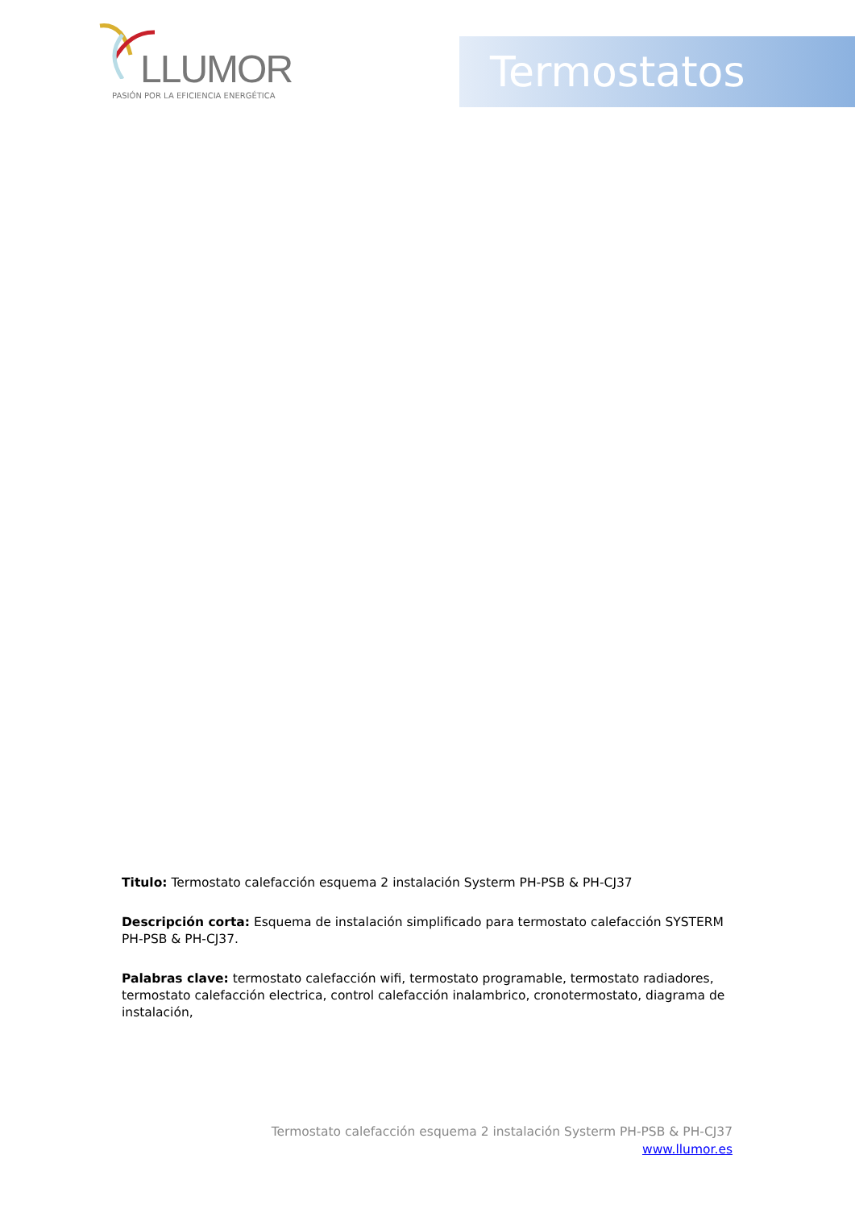LLUMOR
PASIÓN POR LA EFICIENCIA ENERGÉTICA
Termostatos
Titulo: Termostato calefacción esquema 2 instalación Systerm PH-PSB & PH-CJ37
Descripción corta: Esquema de instalación simplificado para termostato calefacción SYSTERM PH-PSB & PH-CJ37.
Palabras clave: termostato calefacción wifi, termostato programable, termostato radiadores, termostato calefacción electrica, control calefacción inalambrico, cronotermostato, diagrama de instalación,
Termostato calefacción esquema 2 instalación Systerm PH-PSB & PH-CJ37
www.llumor.es